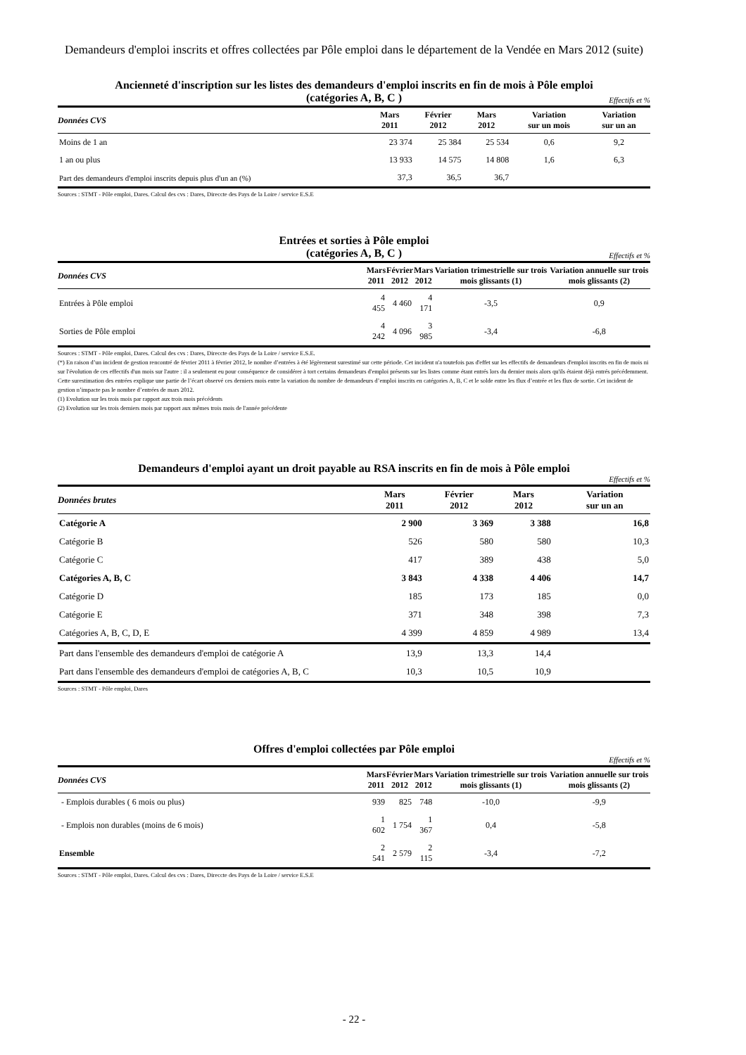Demandeurs d'emploi inscrits et offres collectées par Pôle emploi dans le département de la Vendée en Mars 2012 (suite)
Ancienneté d'inscription sur les listes des demandeurs d'emploi inscrits en fin de mois à Pôle emploi
(catégories A, B, C )
Effectifs et %
| Données CVS | Mars 2011 | Février 2012 | Mars 2012 | Variation sur un mois | Variation sur un an |
| --- | --- | --- | --- | --- | --- |
| Moins de 1 an | 23 374 | 25 384 | 25 534 | 0,6 | 9,2 |
| 1 an ou plus | 13 933 | 14 575 | 14 808 | 1,6 | 6,3 |
| Part des demandeurs d'emploi inscrits depuis plus d'un an (%) | 37,3 | 36,5 | 36,7 | | |
Sources : STMT - Pôle emploi, Dares. Calcul des cvs : Dares, Direccte des Pays de la Loire / service E.S.E
Entrées et sorties à Pôle emploi
(catégories A, B, C )
Effectifs et %
| Données CVS | Mars 2011 | Février 2012 | Mars 2012 | Variation trimestrielle sur trois mois glissants (1) | Variation annuelle sur trois mois glissants (2) |
| --- | --- | --- | --- | --- | --- |
| Entrées à Pôle emploi | 4 455 | 4 460 | 4 171 | -3,5 | 0,9 |
| Sorties de Pôle emploi | 4 242 | 4 096 | 3 985 | -3,4 | -6,8 |
Sources : STMT - Pôle emploi, Dares. Calcul des cvs : Dares, Direccte des Pays de la Loire / service E.S.E.
(*) En raison d’un incident de gestion rencontré de février 2011 à février 2012, le nombre d’entrées à été légèrement surestimé sur cette période. Cet incident n'a toutefois pas d'effet sur les effectifs de demandeurs d'emploi inscrits en fin de mois ni sur l'évolution de ces effectifs d'un mois sur l'autre : il a seulement eu pour conséquence de considérer à tort certains demandeurs d'emploi présents sur les listes comme étant entrés lors du dernier mois alors qu'ils étaient déjà entrés précédemment. Cette surestimation des entrées explique une partie de l’écart observé ces derniers mois entre la variation du nombre de demandeurs d’emploi inscrits en catégories A, B, C et le solde entre les flux d’entrée et les flux de sortie. Cet incident de gestion n’impacte pas le nombre d’entrées de mars 2012.
(1) Evolution sur les trois mois par rapport aux trois mois précédents
(2) Evolution sur les trois derniers mois par rapport aux mêmes trois mois de l'année précédente
Demandeurs d'emploi ayant un droit payable au RSA inscrits en fin de mois à Pôle emploi
Effectifs et %
| Données brutes | Mars 2011 | Février 2012 | Mars 2012 | | Variation sur un an |
| --- | --- | --- | --- | --- | --- |
| Catégorie A | 2 900 | 3 369 | 3 388 | | 16,8 |
| Catégorie B | 526 | 580 | 580 | | 10,3 |
| Catégorie C | 417 | 389 | 438 | | 5,0 |
| Catégories A, B, C | 3 843 | 4 338 | 4 406 | | 14,7 |
| Catégorie D | 185 | 173 | 185 | | 0,0 |
| Catégorie E | 371 | 348 | 398 | | 7,3 |
| Catégories A, B, C, D, E | 4 399 | 4 859 | 4 989 | | 13,4 |
| Part dans l'ensemble des demandeurs d'emploi de catégorie A | 13,9 | 13,3 | 14,4 | | |
| Part dans l'ensemble des demandeurs d'emploi de catégories A, B, C | 10,3 | 10,5 | 10,9 | | |
Sources : STMT - Pôle emploi, Dares
Offres d'emploi collectées par Pôle emploi
Effectifs et %
| Données CVS | Mars 2011 | Février 2012 | Mars 2012 | Variation trimestrielle sur trois mois glissants (1) | Variation annuelle sur trois mois glissants (2) |
| --- | --- | --- | --- | --- | --- |
| - Emplois durables ( 6 mois ou plus) | 939 | 825 | 748 | -10,0 | -9,9 |
| - Emplois non durables (moins de 6 mois) | 1 602 | 1 754 | 1 367 | 0,4 | -5,8 |
| Ensemble | 2 541 | 2 579 | 2 115 | -3,4 | -7,2 |
Sources : STMT - Pôle emploi, Dares. Calcul des cvs : Dares, Direccte des Pays de la Loire / service E.S.E
- 22 -